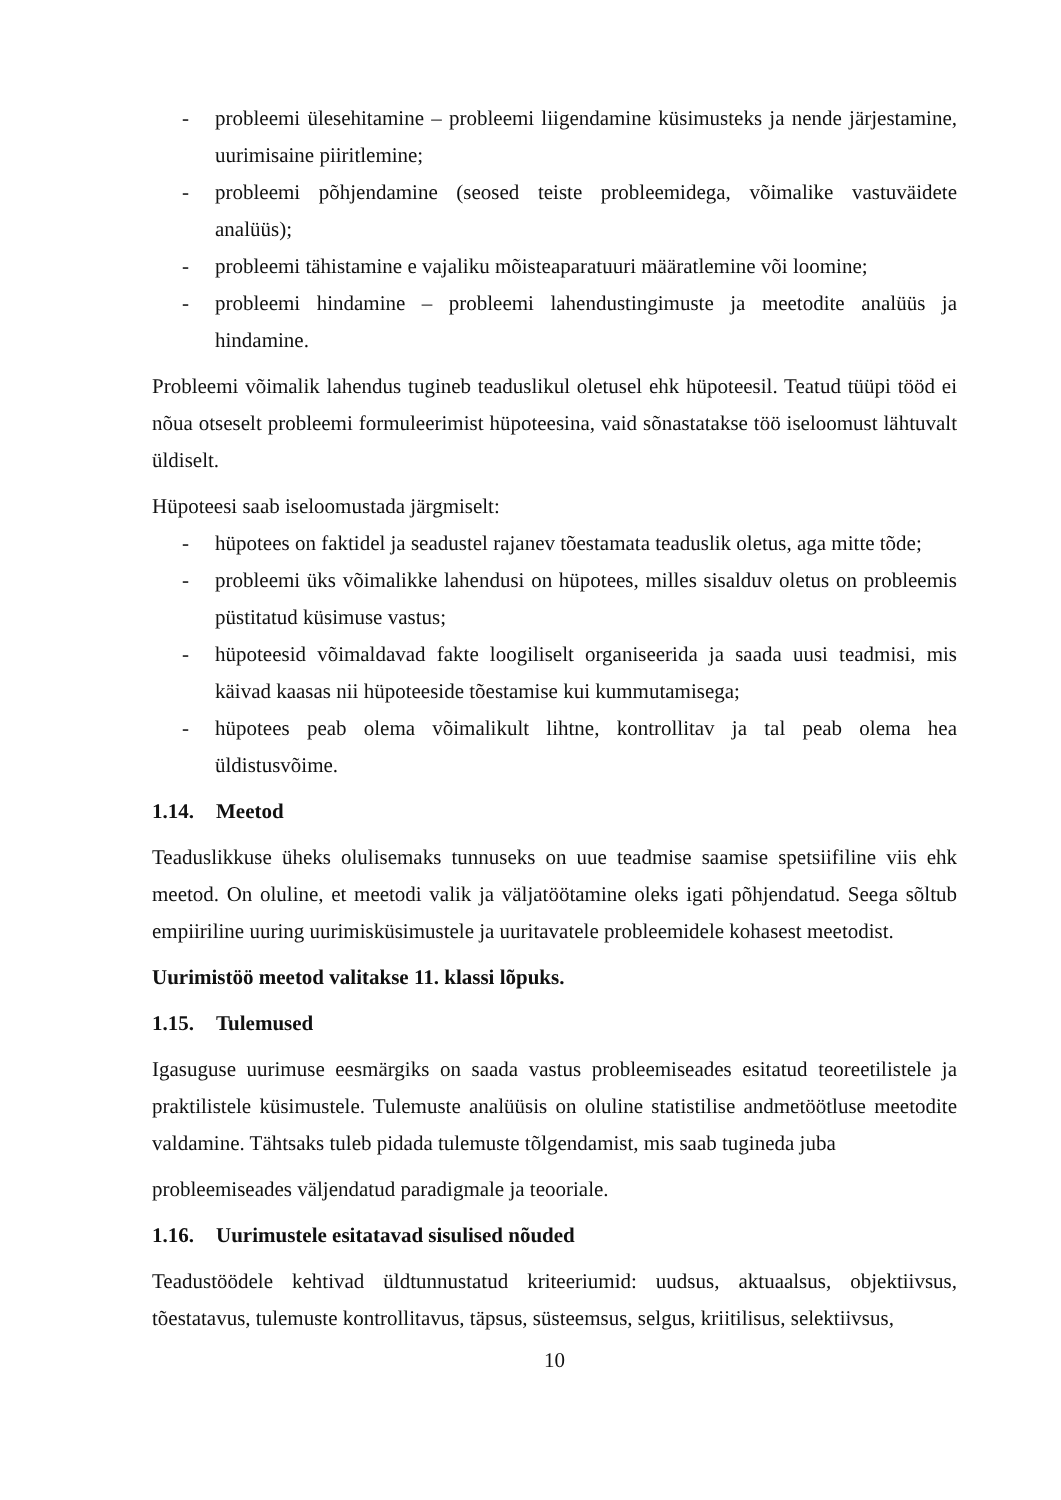- probleemi ülesehitamine – probleemi liigendamine küsimusteks ja nende järjestamine, uurimisaine piiritlemine;
- probleemi põhjendamine (seosed teiste probleemidega, võimalike vastuväidete analüüs);
- probleemi tähistamine e vajaliku mõisteaparatuuri määratlemine või loomine;
- probleemi hindamine – probleemi lahendustingimuste ja meetodite analüüs ja hindamine.
Probleemi võimalik lahendus tugineb teaduslikul oletusel ehk hüpoteesil. Teatud tüüpi tööd ei nõua otseselt probleemi formuleerimist hüpoteesina, vaid sõnastatakse töö iseloomust lähtuvalt üldiselt.
Hüpoteesi saab iseloomustada järgmiselt:
- hüpotees on faktidel ja seadustel rajanev tõestamata teaduslik oletus, aga mitte tõde;
- probleemi üks võimalikke lahendusi on hüpotees, milles sisalduv oletus on probleemis püstitatud küsimuse vastus;
- hüpoteesid võimaldavad fakte loogiliselt organiseerida ja saada uusi teadmisi, mis käivad kaasas nii hüpoteeside tõestamise kui kummutamisega;
- hüpotees peab olema võimalikult lihtne, kontrollitav ja tal peab olema hea üldistusvõime.
1.14. Meetod
Teaduslikkuse üheks olulisemaks tunnuseks on uue teadmise saamise spetsiifiline viis ehk meetod. On oluline, et meetodi valik ja väljatöötamine oleks igati põhjendatud. Seega sõltub empiiriline uuring uurimisküsimustele ja uuritavatele probleemidele kohasest meetodist.
Uurimistöö meetod valitakse 11. klassi lõpuks.
1.15. Tulemused
Igasuguse uurimuse eesmärgiks on saada vastus probleemiseades esitatud teoreetilistele ja praktilistele küsimustele. Tulemuste analüüsis on oluline statistilise andmetöötluse meetodite valdamine. Tähtsaks tuleb pidada tulemuste tõlgendamist, mis saab tugineda juba
probleemiseades väljendatud paradigmale ja teooriale.
1.16. Uurimustele esitatavad sisulised nõuded
Teadustöödele kehtivad üldtunnustatud kriteeriumid: uudsus, aktuaalsus, objektiivsus, tõestatavus, tulemuste kontrollitavus, täpsus, süsteemsus, selgus, kriitilisus, selektiivsus,
10